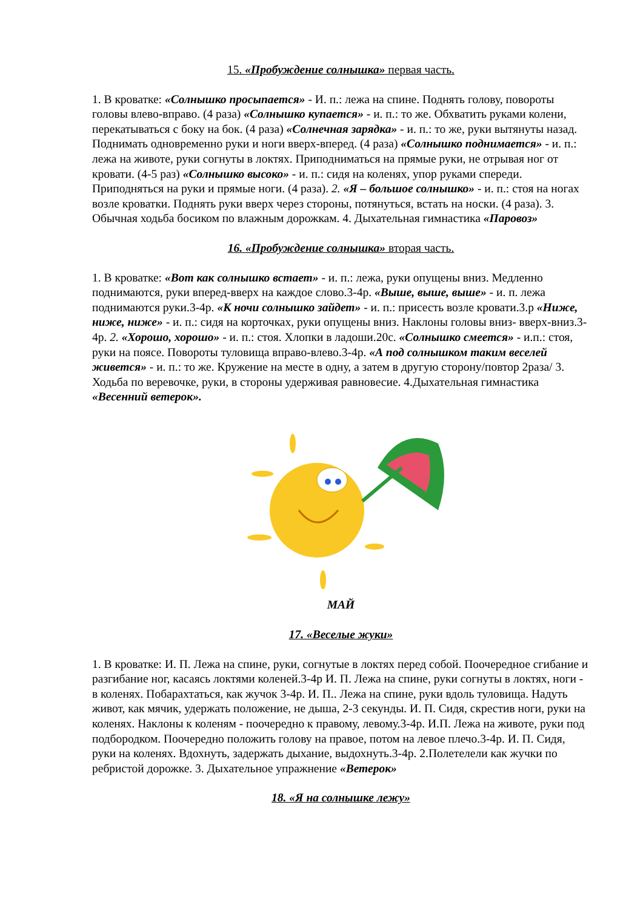15. «Пробуждение солнышка» первая часть.
1. В кроватке: «Солнышко просыпается» - И. п.: лежа на спине. Поднять голову, повороты головы влево-вправо. (4 раза) «Солнышко купается» - и. п.: то же. Обхватить руками колени, перекатываться с боку на бок. (4 раза) «Солнечная зарядка» - и. п.: то же, руки вытянуты назад. Поднимать одновременно руки и ноги вверх-вперед. (4 раза) «Солнышко поднимается» - и. п.: лежа на животе, руки согнуты в локтях. Приподниматься на прямые руки, не отрывая ног от кровати. (4-5 раз) «Солнышко высоко» - и. п.: сидя на коленях, упор руками спереди. Приподняться на руки и прямые ноги. (4 раза). 2. «Я – большое солнышко» - и. п.: стоя на ногах возле кроватки. Поднять руки вверх через стороны, потянуться, встать на носки. (4 раза). 3. Обычная ходьба босиком по влажным дорожкам. 4. Дыхательная гимнастика «Паровоз»
16. «Пробуждение солнышка» вторая часть.
1. В кроватке: «Вот как солнышко встает» - и. п.: лежа, руки опущены вниз. Медленно поднимаются, руки вперед-вверх на каждое слово.3-4р. «Выше, выше, выше» - и. п. лежа поднимаются руки.3-4р. «К ночи солнышко зайдет» - и. п.: присесть возле кровати.3.р «Ниже, ниже, ниже» - и. п.: сидя на корточках, руки опущены вниз. Наклоны головы вниз- вверх-вниз.3-4р. 2. «Хорошо, хорошо» - и. п.: стоя. Хлопки в ладоши.20с. «Солнышко смеется» - и.п.: стоя, руки на поясе. Повороты туловища вправо-влево.3-4р. «А под солнышком таким веселей живется» - и. п.: то же. Кружение на месте в одну, а затем в другую сторону/повтор 2раза/ 3. Ходьба по веревочке, руки, в стороны удерживая равновесие. 4.Дыхательная гимнастика «Весенний ветерок».
МАЙ
17. «Веселые жуки»
1. В кроватке: И. П. Лежа на спине, руки, согнутые в локтях перед собой. Поочередное сгибание и разгибание ног, касаясь локтями коленей.3-4р И. П. Лежа на спине, руки согнуты в локтях, ноги - в коленях. Побарахтаться, как жучок 3-4р. И. П.. Лежа на спине, руки вдоль туловища. Надуть живот, как мячик, удержать положение, не дыша, 2-3 секунды. И. П. Сидя, скрестив ноги, руки на коленях. Наклоны к коленям - поочередно к правому, левому.3-4р. И.П. Лежа на животе, руки под подбородком. Поочередно положить голову на правое, потом на левое плечо.3-4р. И. П. Сидя, руки на коленях. Вдохнуть, задержать дыхание, выдохнуть.3-4р. 2.Полетелели как жучки по ребристой дорожке. 3. Дыхательное упражнение «Ветерок»
18. «Я на солнышке лежу»